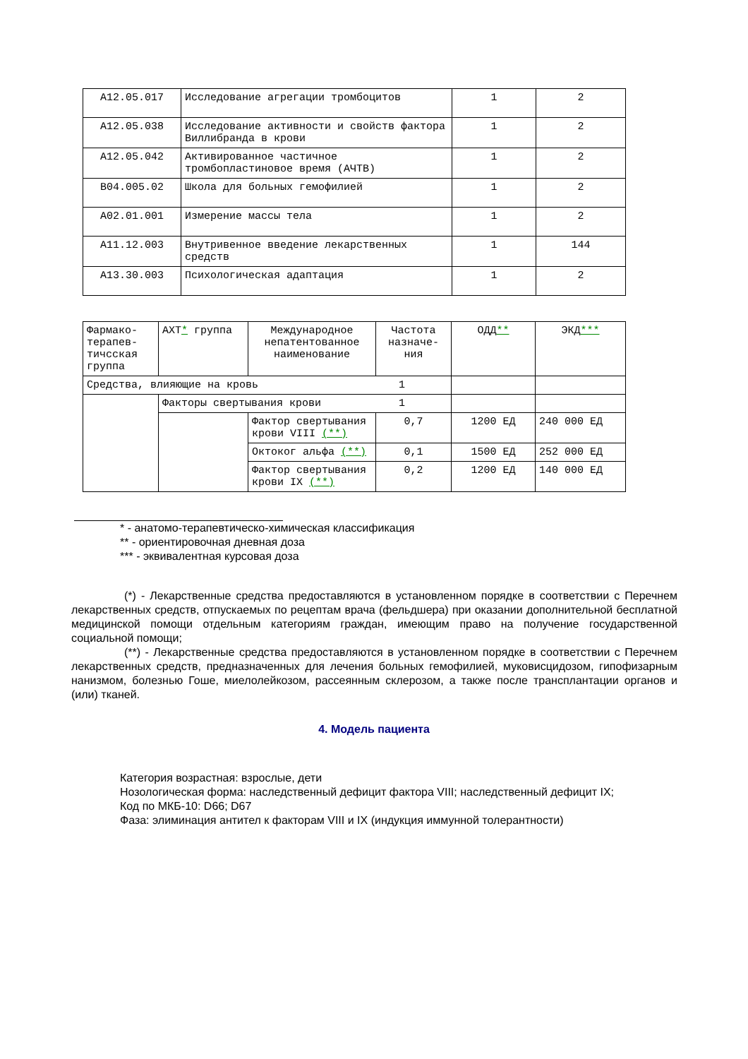| A12.05.017 | Исследование агрегации тромбоцитов | 1 | 2 |
| A12.05.038 | Исследование активности и свойств фактора Виллибранда в крови | 1 | 2 |
| A12.05.042 | Активированное частичное тромбопластиновое время (АЧТВ) | 1 | 2 |
| B04.005.02 | Школа для больных гемофилией | 1 | 2 |
| A02.01.001 | Измерение массы тела | 1 | 2 |
| A11.12.003 | Внутривенное введение лекарственных средств | 1 | 144 |
| A13.30.003 | Психологическая адаптация | 1 | 2 |
| Фармако-терапев-тичсская группа | АХТ * группа | Международное непатентованное наименование | Частота назначе-ния | ОДД ** | ЭКД *** |
| --- | --- | --- | --- | --- | --- |
| Средства, влияющие на кровь 1 | | | | | |
| | Факторы свертывания крови 1 | | | | |
| | | Фактор свертывания крови VIII (**) | 0,7 | 1200 ЕД | 240 000 ЕД |
| | | Октоког альфа (**) | 0,1 | 1500 ЕД | 252 000 ЕД |
| | | Фактор свертывания крови IX (**) | 0,2 | 1200 ЕД | 140 000 ЕД |
* - анатомо-терапевтическо-химическая классификация
** - ориентировочная дневная доза
*** - эквивалентная курсовая доза
(*) - Лекарственные средства предоставляются в установленном порядке в соответствии с Перечнем лекарственных средств, отпускаемых по рецептам врача (фельдшера) при оказании дополнительной бесплатной медицинской помощи отдельным категориям граждан, имеющим право на получение государственной социальной помощи;
(**) - Лекарственные средства предоставляются в установленном порядке в соответствии с Перечнем лекарственных средств, предназначенных для лечения больных гемофилией, муковисцидозом, гипофизарным нанизмом, болезнью Гоше, миелолейкозом, рассеянным склерозом, а также после трансплантации органов и (или) тканей.
4. Модель пациента
Категория возрастная: взрослые, дети
Нозологическая форма: наследственный дефицит фактора VIII; наследственный дефицит IX;
Код по МКБ-10: D66; D67
Фаза: элиминация антител к факторам VIII и IX (индукция иммунной толерантности)